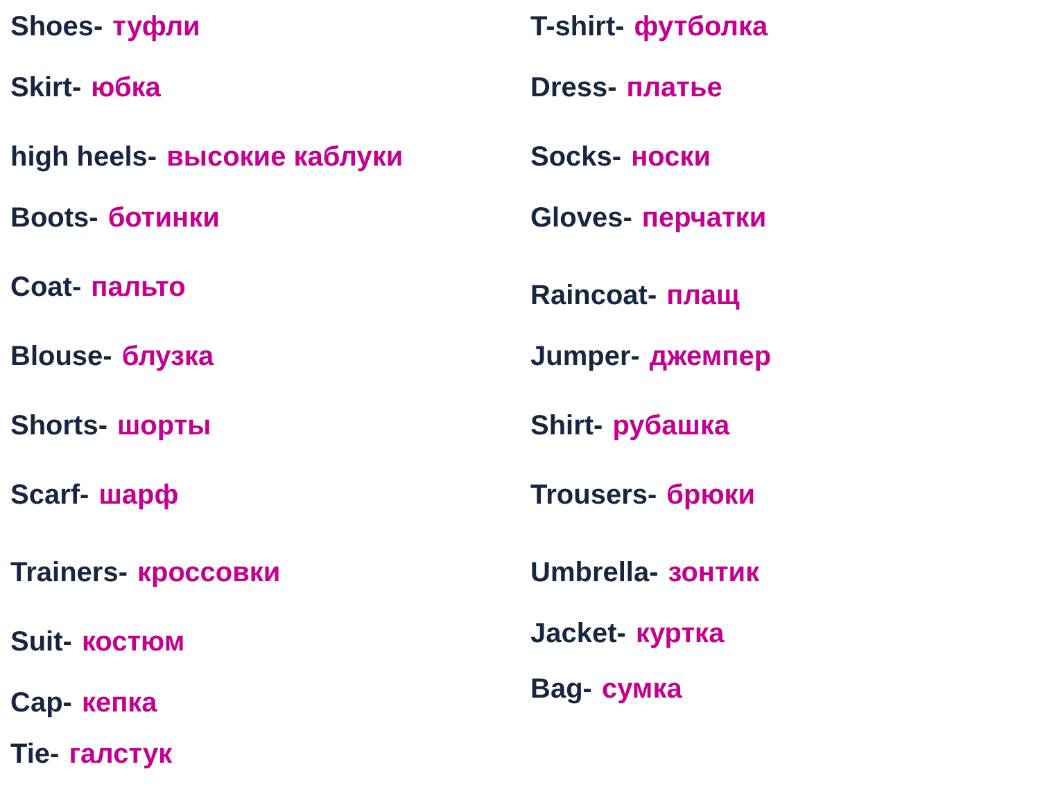Shoes- туфли
Skirt- юбка
high heels- высокие каблуки
Boots- ботинки
Coat- пальто
Blouse- блузка
Shorts- шорты
Scarf- шарф
Trainers- кроссовки
Suit- костюм
Cap- кепка
Tie- галстук
T-shirt- футболка
Dress- платье
Socks- носки
Gloves- перчатки
Raincoat- плащ
Jumper- джемпер
Shirt- рубашка
Trousers- брюки
Umbrella- зонтик
Jacket- куртка
Bag- сумка